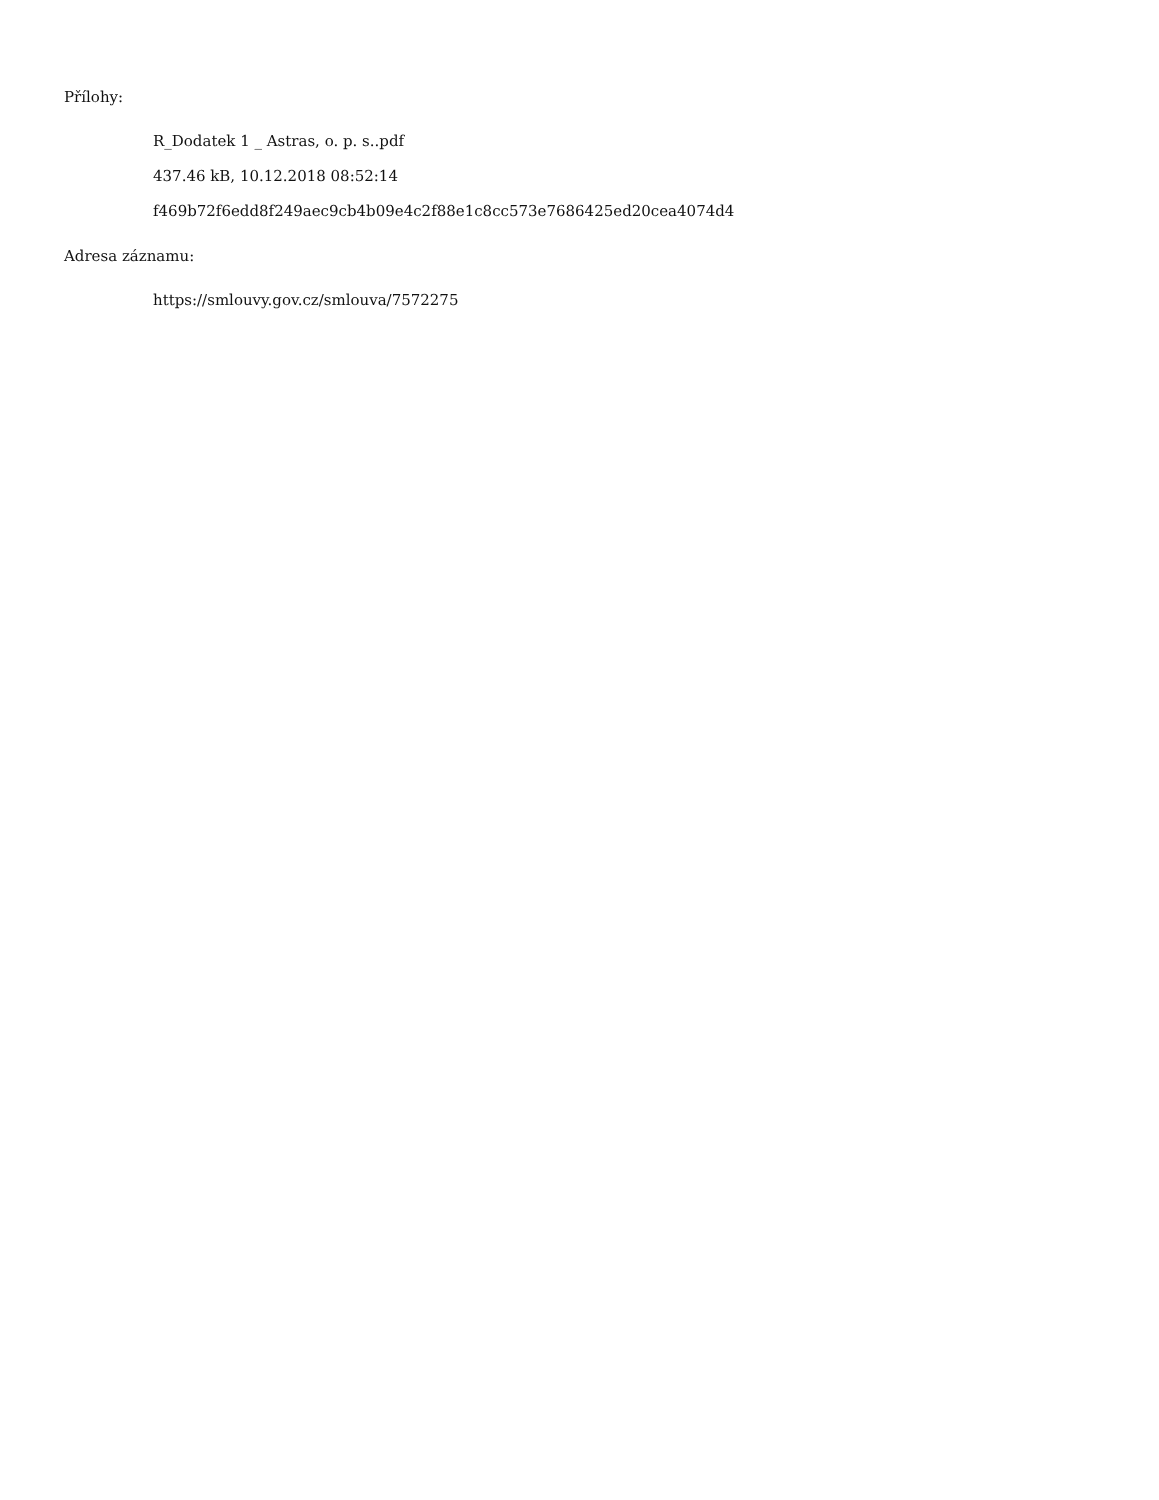Přílohy:
R_Dodatek 1 _ Astras, o. p. s..pdf
437.46 kB, 10.12.2018 08:52:14
f469b72f6edd8f249aec9cb4b09e4c2f88e1c8cc573e7686425ed20cea4074d4
Adresa záznamu:
https://smlouvy.gov.cz/smlouva/7572275